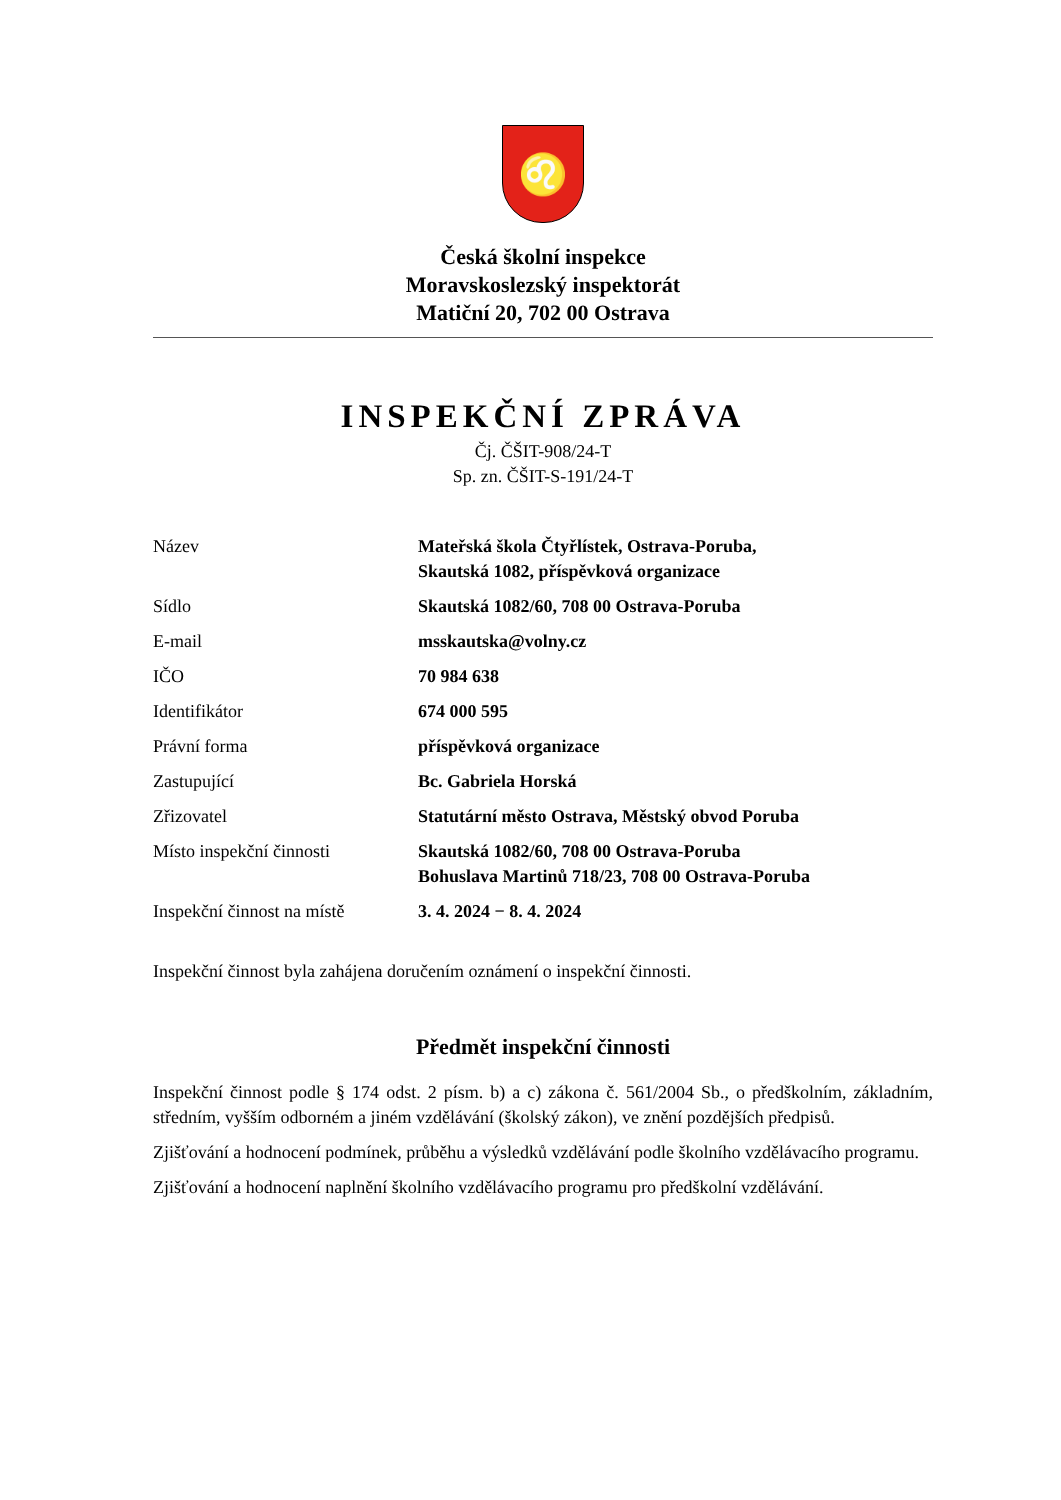♌
Česká školní inspekce
Moravskoslezský inspektorát
Matiční 20, 702 00 Ostrava
INSPEKČNÍ ZPRÁVA
Čj. ČŠIT-908/24-T
Sp. zn. ČŠIT-S-191/24-T
| Název | Mateřská škola Čtyřlístek, Ostrava-Poruba, Skautská 1082, příspěvková organizace |
| Sídlo | Skautská 1082/60, 708 00 Ostrava-Poruba |
| E-mail | msskautska@volny.cz |
| IČO | 70 984 638 |
| Identifikátor | 674 000 595 |
| Právní forma | příspěvková organizace |
| Zastupující | Bc. Gabriela Horská |
| Zřizovatel | Statutární město Ostrava, Městský obvod Poruba |
| Místo inspekční činnosti | Skautská 1082/60, 708 00 Ostrava-Poruba Bohuslava Martinů 718/23, 708 00 Ostrava-Poruba |
| Inspekční činnost na místě | 3. 4. 2024 − 8. 4. 2024 |
Inspekční činnost byla zahájena doručením oznámení o inspekční činnosti.
Předmět inspekční činnosti
Inspekční činnost podle § 174 odst. 2 písm. b) a c) zákona č. 561/2004 Sb., o předškolním, základním, středním, vyšším odborném a jiném vzdělávání (školský zákon), ve znění pozdějších předpisů.
Zjišťování a hodnocení podmínek, průběhu a výsledků vzdělávání podle školního vzdělávacího programu.
Zjišťování a hodnocení naplnění školního vzdělávacího programu pro předškolní vzdělávání.